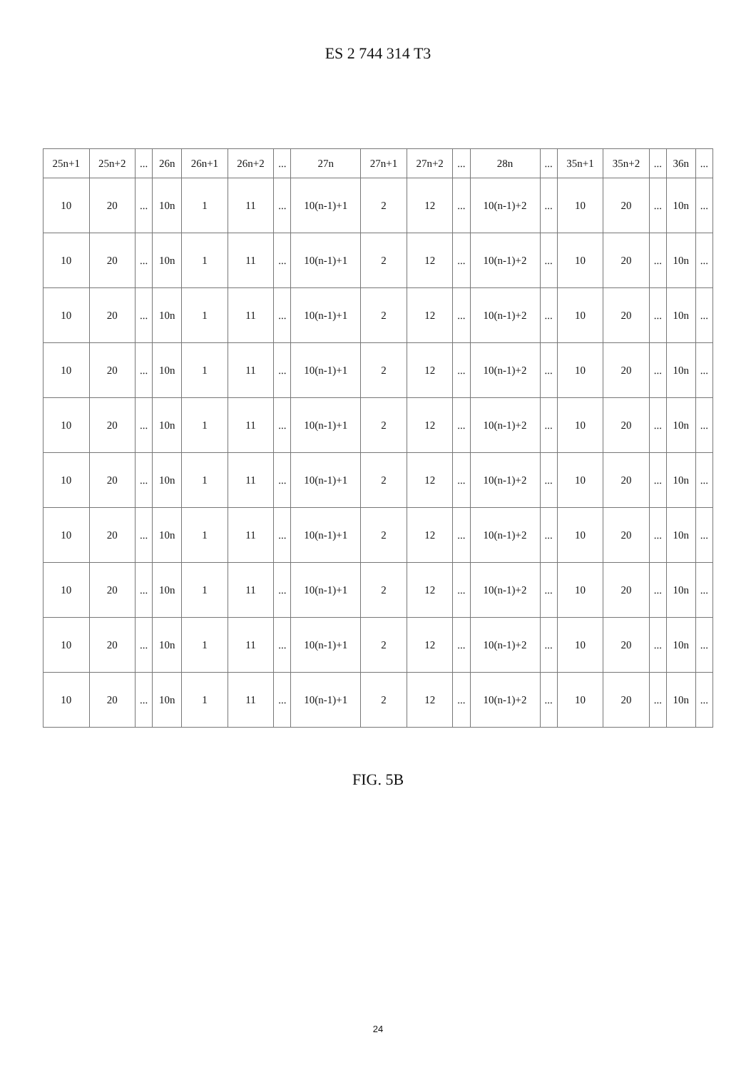ES 2 744 314 T3
| 25n+1 | 25n+2 | ... | 26n | 26n+1 | 26n+2 | ... | 27n | 27n+1 | 27n+2 | ... | 28n | ... | 35n+1 | 35n+2 | ... | 36n | ... |
| --- | --- | --- | --- | --- | --- | --- | --- | --- | --- | --- | --- | --- | --- | --- | --- | --- | --- |
| 10 | 20 | ... | 10n | 1 | 11 | ... | 10(n-1)+1 | 2 | 12 | ... | 10(n-1)+2 | ... | 10 | 20 | ... | 10n | ... |
| 10 | 20 | ... | 10n | 1 | 11 | ... | 10(n-1)+1 | 2 | 12 | ... | 10(n-1)+2 | ... | 10 | 20 | ... | 10n | ... |
| 10 | 20 | ... | 10n | 1 | 11 | ... | 10(n-1)+1 | 2 | 12 | ... | 10(n-1)+2 | ... | 10 | 20 | ... | 10n | ... |
| 10 | 20 | ... | 10n | 1 | 11 | ... | 10(n-1)+1 | 2 | 12 | ... | 10(n-1)+2 | ... | 10 | 20 | ... | 10n | ... |
| 10 | 20 | ... | 10n | 1 | 11 | ... | 10(n-1)+1 | 2 | 12 | ... | 10(n-1)+2 | ... | 10 | 20 | ... | 10n | ... |
| 10 | 20 | ... | 10n | 1 | 11 | ... | 10(n-1)+1 | 2 | 12 | ... | 10(n-1)+2 | ... | 10 | 20 | ... | 10n | ... |
| 10 | 20 | ... | 10n | 1 | 11 | ... | 10(n-1)+1 | 2 | 12 | ... | 10(n-1)+2 | ... | 10 | 20 | ... | 10n | ... |
| 10 | 20 | ... | 10n | 1 | 11 | ... | 10(n-1)+1 | 2 | 12 | ... | 10(n-1)+2 | ... | 10 | 20 | ... | 10n | ... |
| 10 | 20 | ... | 10n | 1 | 11 | ... | 10(n-1)+1 | 2 | 12 | ... | 10(n-1)+2 | ... | 10 | 20 | ... | 10n | ... |
| 10 | 20 | ... | 10n | 1 | 11 | ... | 10(n-1)+1 | 2 | 12 | ... | 10(n-1)+2 | ... | 10 | 20 | ... | 10n | ... |
FIG. 5B
24